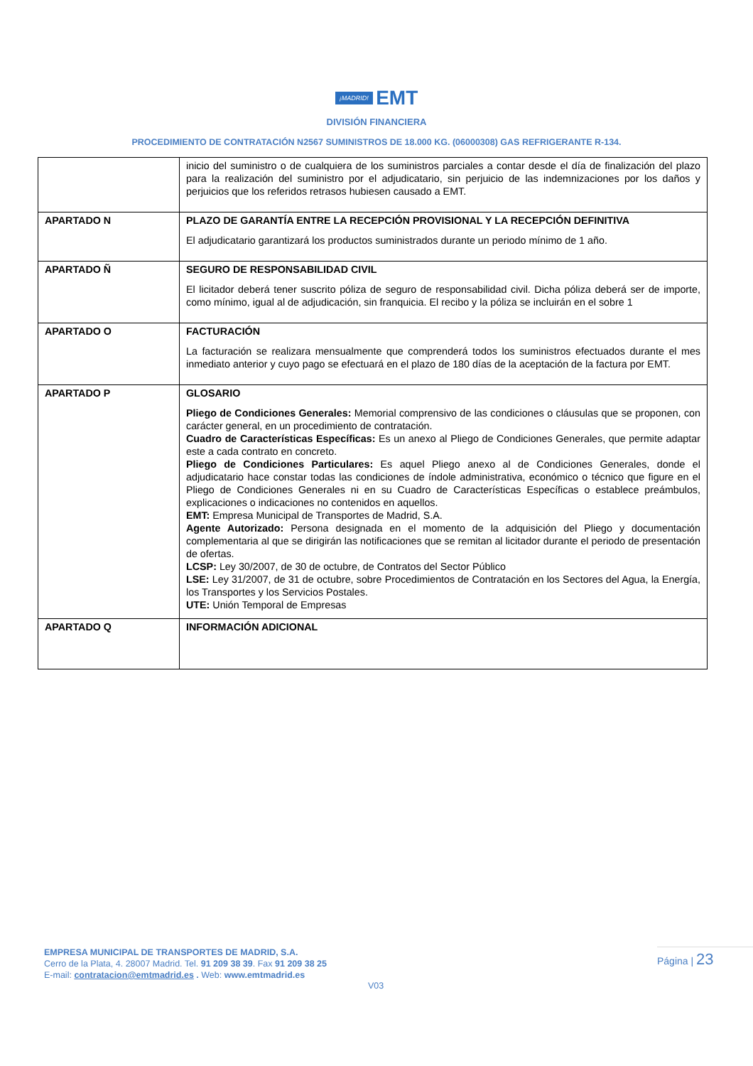¡MADRID! EMT
DIVISIÓN FINANCIERA
PROCEDIMIENTO DE CONTRATACIÓN N2567 SUMINISTROS DE 18.000 KG. (06000308) GAS REFRIGERANTE R-134.
| | inicio del suministro o de cualquiera de los suministros parciales a contar desde el día de finalización del plazo para la realización del suministro por el adjudicatario, sin perjuicio de las indemnizaciones por los daños y perjuicios que los referidos retrasos hubiesen causado a EMT. |
| APARTADO N | PLAZO DE GARANTÍA ENTRE LA RECEPCIÓN PROVISIONAL Y LA RECEPCIÓN DEFINITIVA El adjudicatario garantizará los productos suministrados durante un periodo mínimo de 1 año. |
| APARTADO Ñ | SEGURO DE RESPONSABILIDAD CIVIL El licitador deberá tener suscrito póliza de seguro de responsabilidad civil. Dicha póliza deberá ser de importe, como mínimo, igual al de adjudicación, sin franquicia. El recibo y la póliza se incluirán en el sobre 1 |
| APARTADO O | FACTURACIÓN La facturación se realizara mensualmente que comprenderá todos los suministros efectuados durante el mes inmediato anterior y cuyo pago se efectuará en el plazo de 180 días de la aceptación de la factura por EMT. |
| APARTADO P | GLOSARIO Pliego de Condiciones Generales: Memorial comprensivo de las condiciones o cláusulas que se proponen, con carácter general, en un procedimiento de contratación. Cuadro de Características Específicas: Es un anexo al Pliego de Condiciones Generales, que permite adaptar este a cada contrato en concreto. Pliego de Condiciones Particulares: Es aquel Pliego anexo al de Condiciones Generales, donde el adjudicatario hace constar todas las condiciones de índole administrativa, económico o técnico que figure en el Pliego de Condiciones Generales ni en su Cuadro de Características Específicas o establece preámbulos, explicaciones o indicaciones no contenidos en aquellos. EMT: Empresa Municipal de Transportes de Madrid, S.A. Agente Autorizado: Persona designada en el momento de la adquisición del Pliego y documentación complementaria al que se dirigirán las notificaciones que se remitan al licitador durante el periodo de presentación de ofertas. LCSP: Ley 30/2007, de 30 de octubre, de Contratos del Sector Público LSE: Ley 31/2007, de 31 de octubre, sobre Procedimientos de Contratación en los Sectores del Agua, la Energía, los Transportes y los Servicios Postales. UTE: Unión Temporal de Empresas |
| APARTADO Q | INFORMACIÓN ADICIONAL |
EMPRESA MUNICIPAL DE TRANSPORTES DE MADRID, S.A.
Cerro de la Plata, 4. 28007 Madrid. Tel. 91 209 38 39. Fax 91 209 38 25
E-mail: contratacion@emtmadrid.es . Web: www.emtmadrid.es
Página | 23
V03